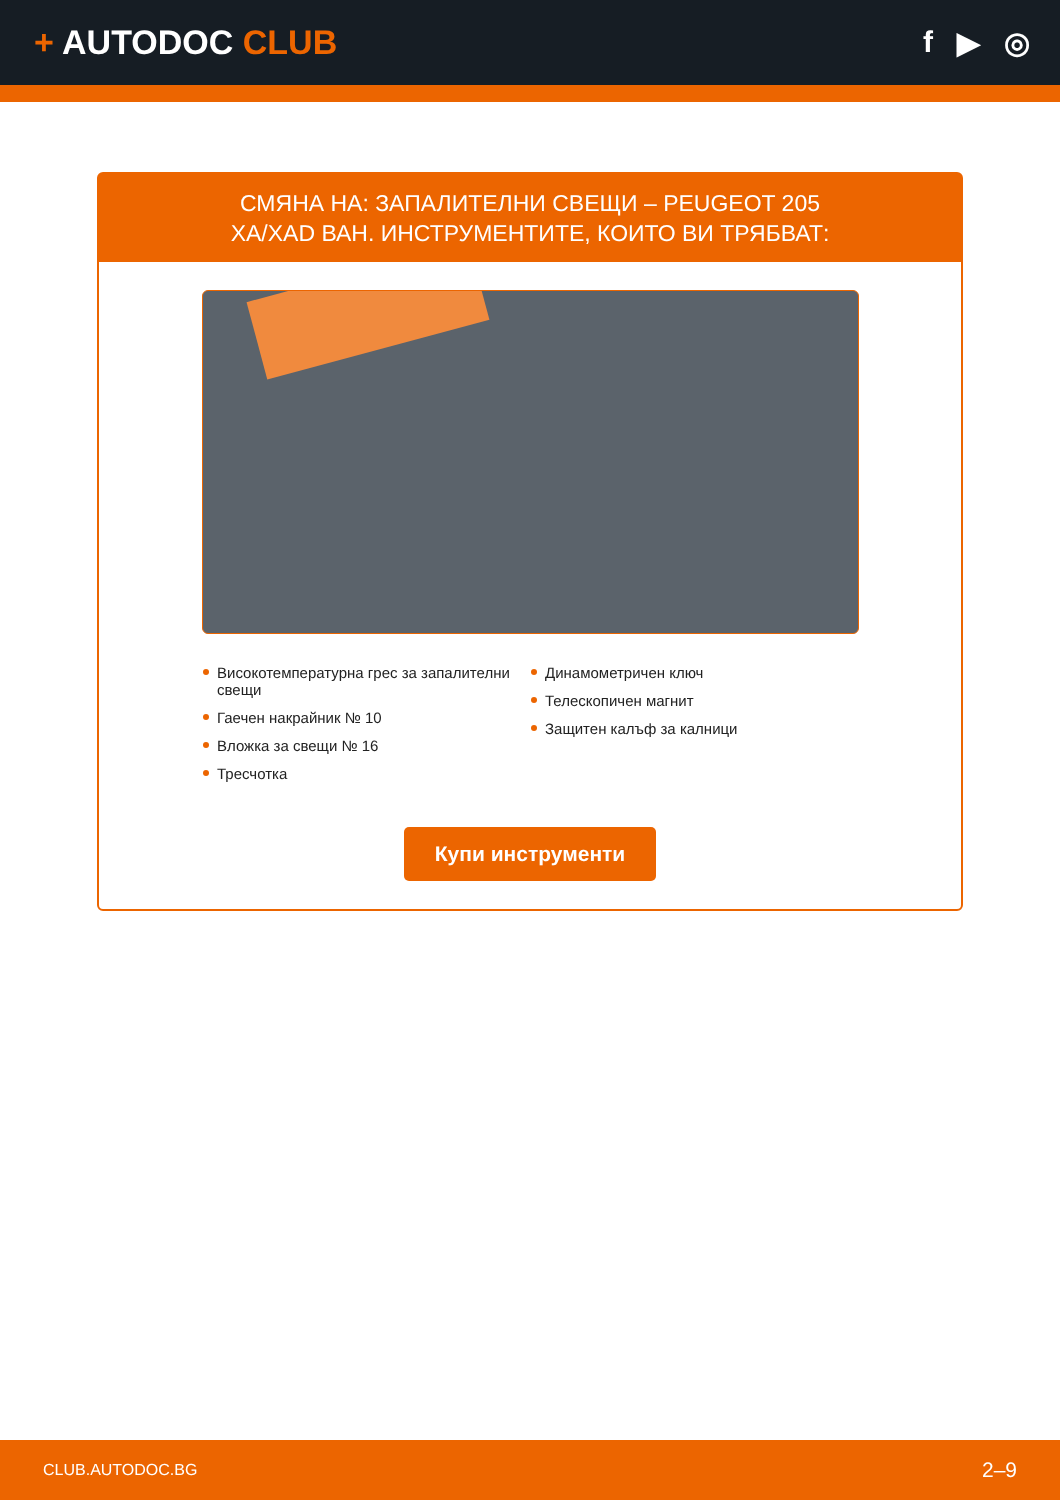+ AUTODOC CLUB f ▶ ◎
СМЯНА НА: ЗАПАЛИТЕЛНИ СВЕЩИ – PEUGEOT 205
XA/XAD ВАН. ИНСТРУМЕНТИТЕ, КОИТО ВИ ТРЯБВАТ:
Високотемпературна грес за запалителни свещи
Гаечен накрайник № 10
Вложка за свещи № 16
Тресчотка
Динамометричен ключ
Телескопичен магнит
Защитен калъф за калници
Купи инструменти
CLUB.AUTODOC.BG 2–9